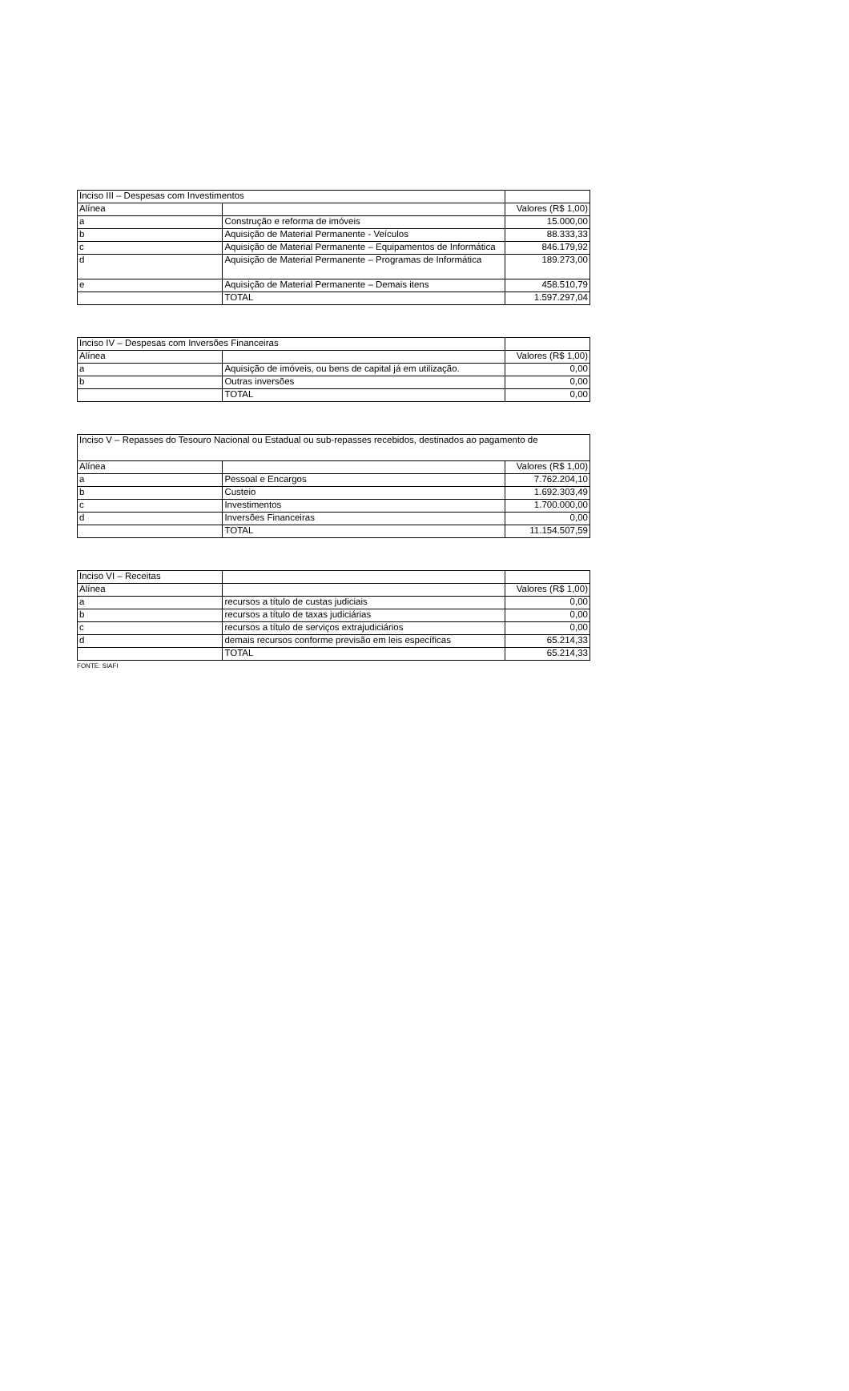| Inciso III – Despesas com Investimentos | | |
| --- | --- | --- |
| Alínea | | Valores (R$ 1,00) |
| a | Construção e reforma de imóveis | 15.000,00 |
| b | Aquisição de Material Permanente - Veículos | 88.333,33 |
| c | Aquisição de Material Permanente – Equipamentos de Informática | 846.179,92 |
| d | Aquisição de Material Permanente – Programas de Informática | 189.273,00 |
| e | Aquisição de Material Permanente – Demais itens | 458.510,79 |
| | TOTAL | 1.597.297,04 |
| Inciso IV – Despesas com Inversões Financeiras | | |
| --- | --- | --- |
| Alínea | | Valores (R$ 1,00) |
| a | Aquisição de imóveis, ou bens de capital já em utilização. | 0,00 |
| b | Outras inversões | 0,00 |
| | TOTAL | 0,00 |
| Inciso V – Repasses do Tesouro Nacional ou Estadual ou sub-repasses recebidos, destinados ao pagamento de | | |
| --- | --- | --- |
| Alínea | | Valores (R$ 1,00) |
| a | Pessoal e Encargos | 7.762.204,10 |
| b | Custeio | 1.692.303,49 |
| c | Investimentos | 1.700.000,00 |
| d | Inversões Financeiras | 0,00 |
| | TOTAL | 11.154.507,59 |
| Inciso VI – Receitas | | |
| --- | --- | --- |
| Alínea | | Valores (R$ 1,00) |
| a | recursos a título de custas judiciais | 0,00 |
| b | recursos a título de taxas judiciárias | 0,00 |
| c | recursos a título de serviços extrajudiciários | 0,00 |
| d | demais recursos conforme previsão em leis específicas | 65.214,33 |
| | TOTAL | 65.214,33 |
FONTE: SIAFI